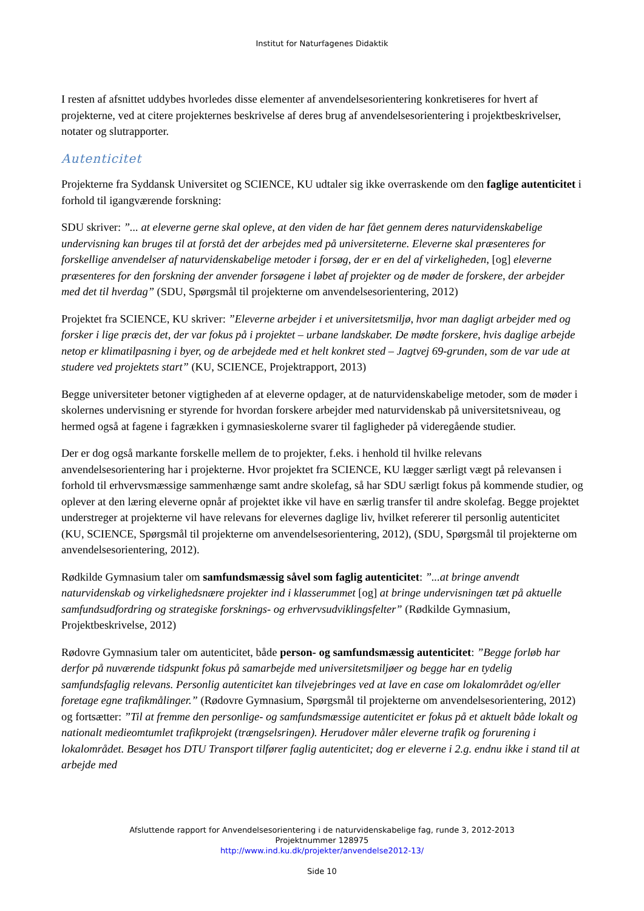Institut for Naturfagenes Didaktik
I resten af afsnittet uddybes hvorledes disse elementer af anvendelsesorientering konkretiseres for hvert af projekterne, ved at citere projekternes beskrivelse af deres brug af anvendelsesorientering i projektbeskrivelser, notater og slutrapporter.
Autenticitet
Projekterne fra Syddansk Universitet og SCIENCE, KU udtaler sig ikke overraskende om den faglige autenticitet i forhold til igangværende forskning:
SDU skriver: ”... at eleverne gerne skal opleve, at den viden de har fået gennem deres naturvidenskabelige undervisning kan bruges til at forstå det der arbejdes med på universiteterne. Eleverne skal præsenteres for forskellige anvendelser af naturvidenskabelige metoder i forsøg, der er en del af virkeligheden, [og] eleverne præsenteres for den forskning der anvender forsøgene i løbet af projekter og de møder de forskere, der arbejder med det til hverdag” (SDU, Spørgsmål til projekterne om anvendelsesorientering, 2012)
Projektet fra SCIENCE, KU skriver: ”Eleverne arbejder i et universitetsmiljø, hvor man dagligt arbejder med og forsker i lige præcis det, der var fokus på i projektet – urbane landskaber. De mødte forskere, hvis daglige arbejde netop er klimatilpasning i byer, og de arbejdede med et helt konkret sted – Jagtvej 69-grunden, som de var ude at studere ved projektets start” (KU, SCIENCE, Projektrapport, 2013)
Begge universiteter betoner vigtigheden af at eleverne opdager, at de naturvidenskabelige metoder, som de møder i skolernes undervisning er styrende for hvordan forskere arbejder med naturvidenskab på universitetsniveau, og hermed også at fagene i fagrækken i gymnasieskolerne svarer til fagligheder på videregående studier.
Der er dog også markante forskelle mellem de to projekter, f.eks. i henhold til hvilke relevans anvendelsesorientering har i projekterne. Hvor projektet fra SCIENCE, KU lægger særligt vægt på relevansen i forhold til erhvervsmæssige sammenhænge samt andre skolefag, så har SDU særligt fokus på kommende studier, og oplever at den læring eleverne opnår af projektet ikke vil have en særlig transfer til andre skolefag. Begge projektet understreger at projekterne vil have relevans for elevernes daglige liv, hvilket refererer til personlig autenticitet (KU, SCIENCE, Spørgsmål til projekterne om anvendelsesorientering, 2012), (SDU, Spørgsmål til projekterne om anvendelsesorientering, 2012).
Rødkilde Gymnasium taler om samfundsmæssig såvel som faglig autenticitet: ”...at bringe anvendt naturvidenskab og virkelighedsnære projekter ind i klasserummet [og] at bringe undervisningen tæt på aktuelle samfundsudfordring og strategiske forsknings- og erhvervsudviklingsfelter” (Rødkilde Gymnasium, Projektbeskrivelse, 2012)
Rødovre Gymnasium taler om autenticitet, både person- og samfundsmæssig autenticitet: ”Begge forløb har derfor på nuværende tidspunkt fokus på samarbejde med universitetsmiljøer og begge har en tydelig samfundsfaglig relevans. Personlig autenticitet kan tilvejebringes ved at lave en case om lokalområdet og/eller foretage egne trafikmålinger.” (Rødovre Gymnasium, Spørgsmål til projekterne om anvendelsesorientering, 2012) og fortsætter: ”Til at fremme den personlige- og samfundsmæssige autenticitet er fokus på et aktuelt både lokalt og nationalt medieomtumlet trafikprojekt (trængselsringen). Herudover måler eleverne trafik og forurening i lokalområdet. Besøget hos DTU Transport tilfører faglig autenticitet; dog er eleverne i 2.g. endnu ikke i stand til at arbejde med
Afsluttende rapport for Anvendelsesorientering i de naturvidenskabelige fag, runde 3, 2012-2013
Projektnummer 128975
http://www.ind.ku.dk/projekter/anvendelse2012-13/
Side 10